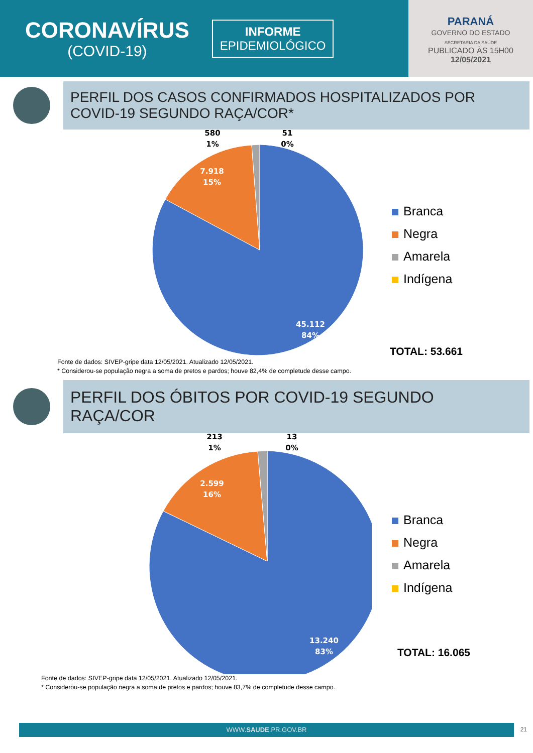CORONAVÍRUS
(COVID-19)
INFORME
EPIDEMIOLÓGICO
PARANÁ
GOVERNO DO ESTADO
SECRETARIA DA SAÚDE
PUBLICADO ÀS 15H00
12/05/2021
PERFIL DOS CASOS CONFIRMADOS HOSPITALIZADOS POR COVID-19 SEGUNDO RAÇA/COR*
580
1%
51
0%
7.918
15%
45.112
84%
Branca
Negra
Amarela
Indígena
TOTAL: 53.661
Fonte de dados: SIVEP-gripe data 12/05/2021. Atualizado 12/05/2021.
* Considerou-se população negra a soma de pretos e pardos; houve 82,4% de completude desse campo.
PERFIL DOS ÓBITOS POR COVID-19 SEGUNDO RAÇA/COR
213
1%
13
0%
2.599
16%
13.240
83%
Branca
Negra
Amarela
Indígena
TOTAL: 16.065
Fonte de dados: SIVEP-gripe data 12/05/2021. Atualizado 12/05/2021.
* Considerou-se população negra a soma de pretos e pardos; houve 83,7% de completude desse campo.
WWW.SAUDE.PR.GOV.BR 21